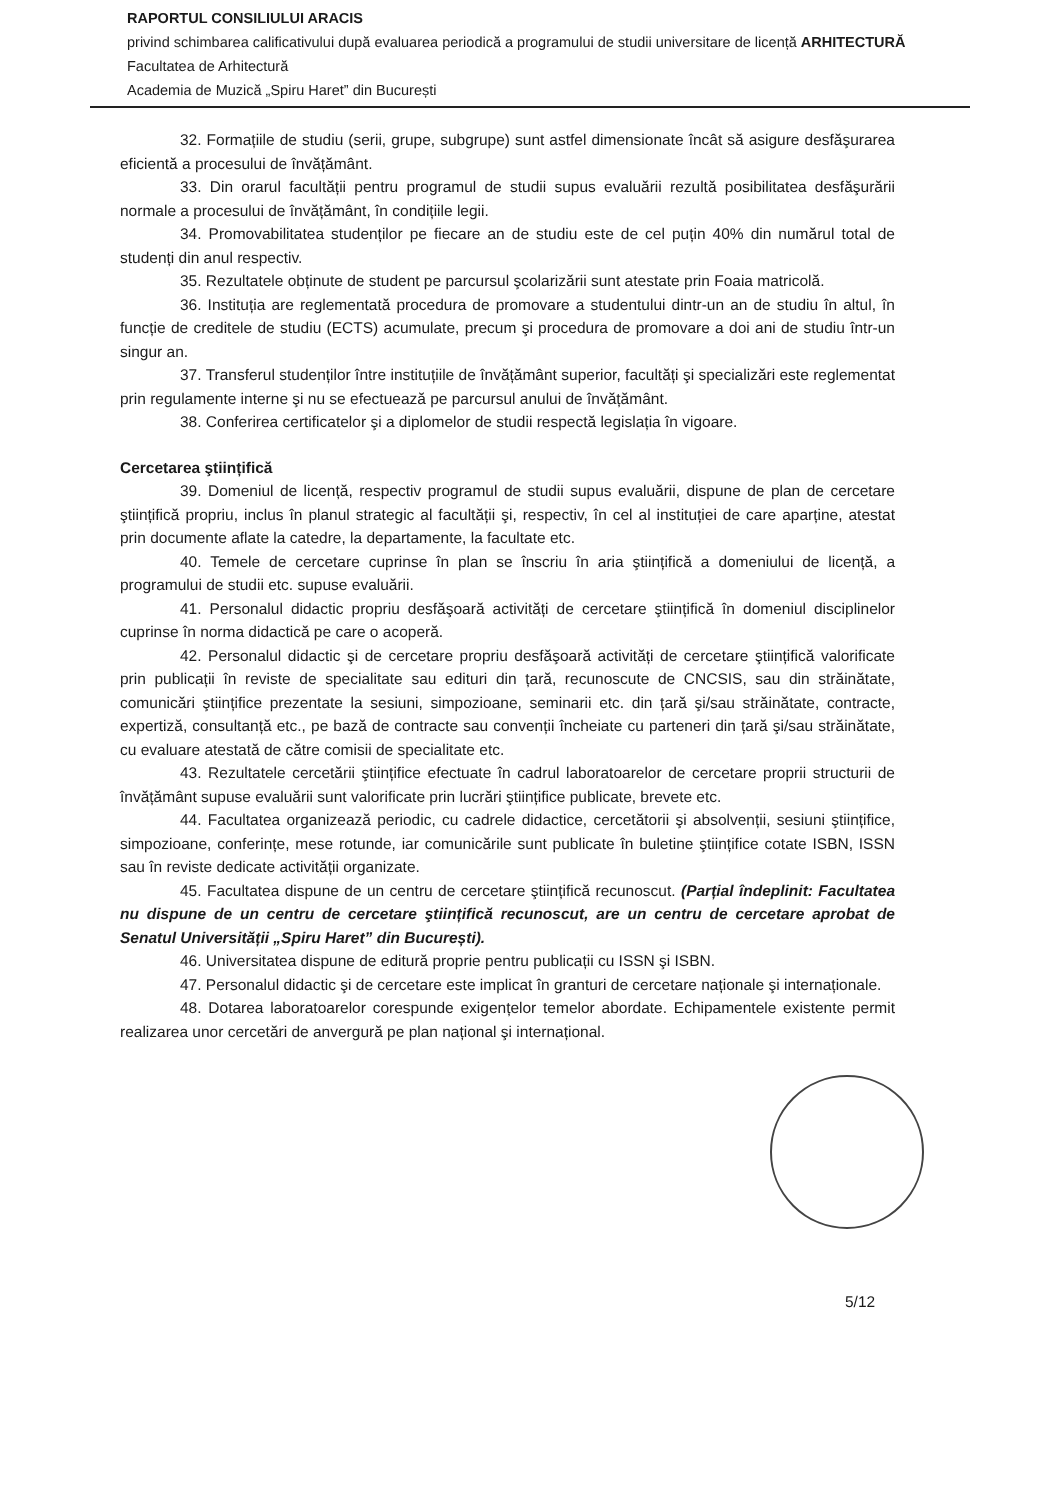RAPORTUL CONSILIULUI ARACIS
privind schimbarea calificativului după evaluarea periodică a programului de studii universitare de licență ARHITECTURĂ
Facultatea de Arhitectură
Academia de Muzică „Spiru Haret” din București
32. Formațiile de studiu (serii, grupe, subgrupe) sunt astfel dimensionate încât să asigure desfăşurarea eficientă a procesului de învățământ.
33. Din orarul facultății pentru programul de studii supus evaluării rezultă posibilitatea desfăşurării normale a procesului de învățământ, în condițiile legii.
34. Promovabilitatea studenților pe fiecare an de studiu este de cel puțin 40% din numărul total de studenți din anul respectiv.
35. Rezultatele obținute de student pe parcursul şcolarizării sunt atestate prin Foaia matricolă.
36. Instituția are reglementată procedura de promovare a studentului dintr-un an de studiu în altul, în funcție de creditele de studiu (ECTS) acumulate, precum şi procedura de promovare a doi ani de studiu într-un singur an.
37. Transferul studenților între instituțiile de învățământ superior, facultăți şi specializări este reglementat prin regulamente interne şi nu se efectuează pe parcursul anului de învățământ.
38. Conferirea certificatelor şi a diplomelor de studii respectă legislația în vigoare.
Cercetarea ştiințifică
39. Domeniul de licență, respectiv programul de studii supus evaluării, dispune de plan de cercetare ştiințifică propriu, inclus în planul strategic al facultății şi, respectiv, în cel al instituției de care aparține, atestat prin documente aflate la catedre, la departamente, la facultate etc.
40. Temele de cercetare cuprinse în plan se înscriu în aria ştiințifică a domeniului de licență, a programului de studii etc. supuse evaluării.
41. Personalul didactic propriu desfăşoară activități de cercetare ştiințifică în domeniul disciplinelor cuprinse în norma didactică pe care o acoperă.
42. Personalul didactic şi de cercetare propriu desfăşoară activități de cercetare ştiințifică valorificate prin publicații în reviste de specialitate sau edituri din țară, recunoscute de CNCSIS, sau din străinătate, comunicări ştiințifice prezentate la sesiuni, simpozioane, seminarii etc. din țară şi/sau străinătate, contracte, expertiză, consultanță etc., pe bază de contracte sau convenții încheiate cu parteneri din țară şi/sau străinătate, cu evaluare atestată de către comisii de specialitate etc.
43. Rezultatele cercetării ştiințifice efectuate în cadrul laboratoarelor de cercetare proprii structurii de învățământ supuse evaluării sunt valorificate prin lucrări ştiințifice publicate, brevete etc.
44. Facultatea organizează periodic, cu cadrele didactice, cercetătorii şi absolvenții, sesiuni ştiințifice, simpozioane, conferințe, mese rotunde, iar comunicările sunt publicate în buletine ştiințifice cotate ISBN, ISSN sau în reviste dedicate activității organizate.
45. Facultatea dispune de un centru de cercetare ştiințifică recunoscut. (Parțial îndeplinit: Facultatea nu dispune de un centru de cercetare ştiințifică recunoscut, are un centru de cercetare aprobat de Senatul Universității „Spiru Haret” din București).
46. Universitatea dispune de editură proprie pentru publicații cu ISSN şi ISBN.
47. Personalul didactic şi de cercetare este implicat în granturi de cercetare naționale şi internaționale.
48. Dotarea laboratoarelor corespunde exigențelor temelor abordate. Echipamentele existente permit realizarea unor cercetări de anvergură pe plan național şi internațional.
5/12